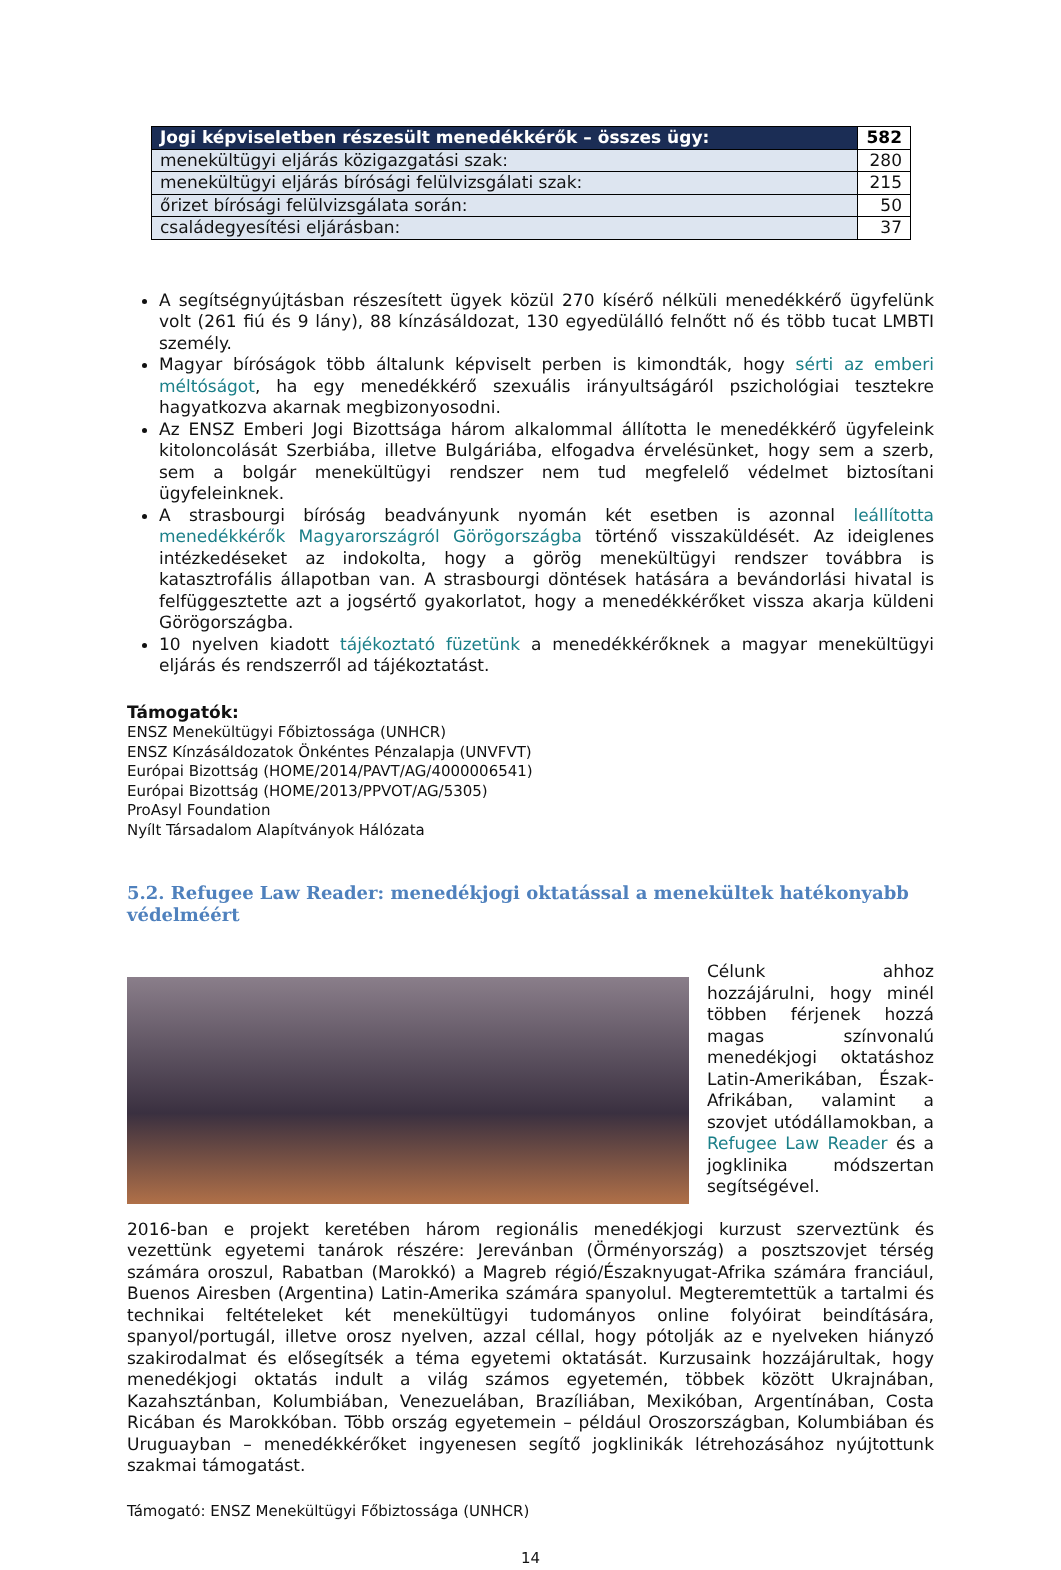| Jogi képviseletben részesült menedékkérők – összes ügy: | 582 |
| --- | --- |
| menekültügyi eljárás közigazgatási szak: | 280 |
| menekültügyi eljárás bírósági felülvizsgálati szak: | 215 |
| őrizet bírósági felülvizsgálata során: | 50 |
| családegyesítési eljárásban: | 37 |
A segítségnyújtásban részesített ügyek közül 270 kísérő nélküli menedékkérő ügyfelünk volt (261 fiú és 9 lány), 88 kínzásáldozat, 130 egyedülálló felnőtt nő és több tucat LMBTI személy.
Magyar bíróságok több általunk képviselt perben is kimondták, hogy sérti az emberi méltóságot, ha egy menedékkérő szexuális irányultságáról pszichológiai tesztekre hagyatkozva akarnak megbizonyosodni.
Az ENSZ Emberi Jogi Bizottsága három alkalommal állította le menedékkérő ügyfeleink kitoloncolását Szerbiába, illetve Bulgáriába, elfogadva érvelésünket, hogy sem a szerb, sem a bolgár menekültügyi rendszer nem tud megfelelő védelmet biztosítani ügyfeleinknek.
A strasbourgi bíróság beadványunk nyomán két esetben is azonnal leállította menedékkérők Magyarországról Görögországba történő visszaküldését. Az ideiglenes intézkedéseket az indokolta, hogy a görög menekültügyi rendszer továbbra is katasztrofális állapotban van. A strasbourgi döntések hatására a bevándorlási hivatal is felfüggesztette azt a jogsértő gyakorlatot, hogy a menedékkérőket vissza akarja küldeni Görögországba.
10 nyelven kiadott tájékoztató füzetünk a menedékkérőknek a magyar menekültügyi eljárás és rendszerről ad tájékoztatást.
Támogatók:
ENSZ Menekültügyi Főbiztossága (UNHCR)
ENSZ Kínzásáldozatok Önkéntes Pénzalapja (UNVFVT)
Európai Bizottság (HOME/2014/PAVT/AG/4000006541)
Európai Bizottság (HOME/2013/PPVOT/AG/5305)
ProAsyl Foundation
Nyílt Társadalom Alapítványok Hálózata
5.2. Refugee Law Reader: menedékjogi oktatással a menekültek hatékonyabb védelméért
Célunk ahhoz hozzájárulni, hogy minél többen férjenek hozzá magas színvonalú menedékjogi oktatáshoz Latin-Amerikában, Észak-Afrikában, valamint a szovjet utódállamokban, a Refugee Law Reader és a jogklinika módszertan segítségével.
2016-ban e projekt keretében három regionális menedékjogi kurzust szerveztünk és vezettünk egyetemi tanárok részére: Jerevánban (Örményország) a posztszovjet térség számára oroszul, Rabatban (Marokkó) a Magreb régió/Északnyugat-Afrika számára franciául, Buenos Airesben (Argentina) Latin-Amerika számára spanyolul. Megteremtettük a tartalmi és technikai feltételeket két menekültügyi tudományos online folyóirat beindítására, spanyol/portugál, illetve orosz nyelven, azzal céllal, hogy pótolják az e nyelveken hiányzó szakirodalmat és elősegítsék a téma egyetemi oktatását. Kurzusaink hozzájárultak, hogy menedékjogi oktatás indult a világ számos egyetemén, többek között Ukrajnában, Kazahsztánban, Kolumbiában, Venezuelában, Brazíliában, Mexikóban, Argentínában, Costa Ricában és Marokkóban. Több ország egyetemein – például Oroszországban, Kolumbiában és Uruguayban – menedékkérőket ingyenesen segítő jogklinikák létrehozásához nyújtottunk szakmai támogatást.
Támogató: ENSZ Menekültügyi Főbiztossága (UNHCR)
14